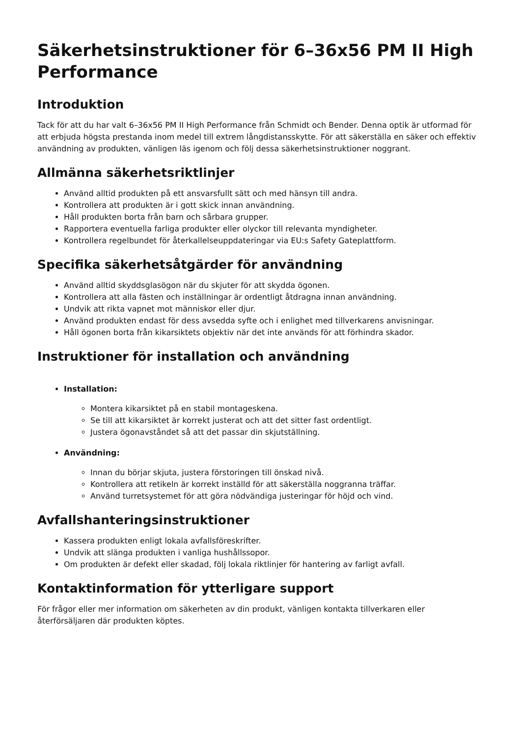Säkerhetsinstruktioner för 6–36x56 PM II High Performance
Introduktion
Tack för att du har valt 6–36x56 PM II High Performance från Schmidt och Bender. Denna optik är utformad för att erbjuda högsta prestanda inom medel till extrem långdistansskytte. För att säkerställa en säker och effektiv användning av produkten, vänligen läs igenom och följ dessa säkerhetsinstruktioner noggrant.
Allmänna säkerhetsriktlinjer
Använd alltid produkten på ett ansvarsfullt sätt och med hänsyn till andra.
Kontrollera att produkten är i gott skick innan användning.
Håll produkten borta från barn och sårbara grupper.
Rapportera eventuella farliga produkter eller olyckor till relevanta myndigheter.
Kontrollera regelbundet för återkallelseuppdateringar via EU:s Safety Gateplattform.
Specifika säkerhetsåtgärder för användning
Använd alltid skyddsglasögon när du skjuter för att skydda ögonen.
Kontrollera att alla fästen och inställningar är ordentligt åtdragna innan användning.
Undvik att rikta vapnet mot människor eller djur.
Använd produkten endast för dess avsedda syfte och i enlighet med tillverkarens anvisningar.
Håll ögonen borta från kikarsiktets objektiv när det inte används för att förhindra skador.
Instruktioner för installation och användning
Installation:
Montera kikarsiktet på en stabil montageskena.
Se till att kikarsiktet är korrekt justerat och att det sitter fast ordentligt.
Justera ögonavståndet så att det passar din skjutställning.
Användning:
Innan du börjar skjuta, justera förstoringen till önskad nivå.
Kontrollera att retikeln är korrekt inställd för att säkerställa noggranna träffar.
Använd turretsystemet för att göra nödvändiga justeringar för höjd och vind.
Avfallshanteringsinstruktioner
Kassera produkten enligt lokala avfallsföreskrifter.
Undvik att slänga produkten i vanliga hushållssopor.
Om produkten är defekt eller skadad, följ lokala riktlinjer för hantering av farligt avfall.
Kontaktinformation för ytterligare support
För frågor eller mer information om säkerheten av din produkt, vänligen kontakta tillverkaren eller återförsäljaren där produkten köptes.